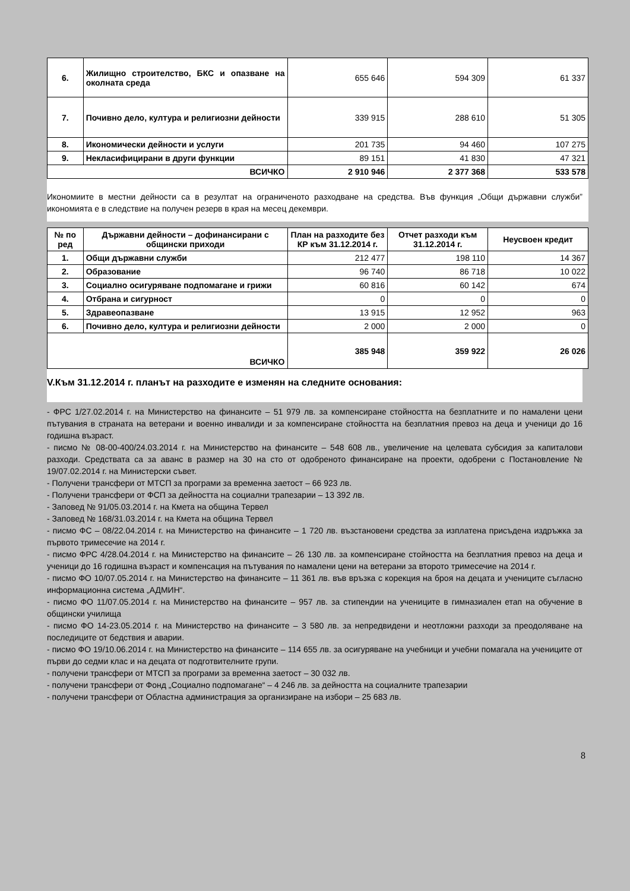| 6. | Жилищно строителство, БКС и опазване на околната среда | 655 646 | 594 309 | 61 337 |
| 7. | Почивно дело, култура и религиозни дейности | 339 915 | 288 610 | 51 305 |
| 8. | Икономически дейности и услуги | 201 735 | 94 460 | 107 275 |
| 9. | Некласифицирани в други функции | 89 151 | 41 830 | 47 321 |
| ВСИЧКО | | 2 910 946 | 2 377 368 | 533 578 |
Икономиите в местни дейности са в резултат на ограниченото разходване на средства. Във функция „Общи държавни служби” икономията е в следствие на получен резерв в края на месец декември.
| № по ред | Държавни дейности – дофинансирани с общински приходи | План на разходите без КР към 31.12.2014 г. | Отчет разходи към 31.12.2014 г. | Неусвоен кредит |
| --- | --- | --- | --- | --- |
| 1. | Общи държавни служби | 212 477 | 198 110 | 14 367 |
| 2. | Образование | 96 740 | 86 718 | 10 022 |
| 3. | Социално осигуряване подпомагане и грижи | 60 816 | 60 142 | 674 |
| 4. | Отбрана и сигурност | 0 | 0 | 0 |
| 5. | Здравеопазване | 13 915 | 12 952 | 963 |
| 6. | Почивно дело, култура и религиозни дейности | 2 000 | 2 000 | 0 |
| ВСИЧКО | | 385 948 | 359 922 | 26 026 |
V.Към 31.12.2014 г. планът на разходите е изменян на следните основания:
- ФРС 1/27.02.2014 г. на Министерство на финансите – 51 979 лв. за компенсиране стойността на безплатните и по намалени цени пътувания в страната на ветерани и военно инвалиди и за компенсиране стойността на безплатния превоз на деца и ученици до 16 годишна възраст.
- писмо № 08-00-400/24.03.2014 г. на Министерство на финансите – 548 608 лв., увеличение на целевата субсидия за капиталови разходи. Средствата са за аванс в размер на 30 на сто от одобреното финансиране на проекти, одобрени с Постановление № 19/07.02.2014 г. на Министерски съвет.
- Получени трансфери от МТСП за програми за временна заетост – 66 923 лв.
- Получени трансфери от ФСП за дейността на социални трапезарии – 13 392 лв.
- Заповед № 91/05.03.2014 г. на Кмета на община Тервел
- Заповед № 168/31.03.2014 г. на Кмета на община Тервел
- писмо ФС – 08/22.04.2014 г. на Министерство на финансите – 1 720 лв. възстановени средства за изплатена присъдена издръжка за първото тримесечие на 2014 г.
- писмо ФРС 4/28.04.2014 г. на Министерство на финансите – 26 130 лв. за компенсиране стойността на безплатния превоз на деца и ученици до 16 годишна възраст и компенсация на пътувания по намалени цени на ветерани за второто тримесечие на 2014 г.
- писмо ФО 10/07.05.2014 г. на Министерство на финансите – 11 361 лв. във връзка с корекция на броя на децата и учениците съгласно информационна система „АДМИН“.
- писмо ФО 11/07.05.2014 г. на Министерство на финансите – 957 лв. за стипендии на учениците в гимназиален етап на обучение в общински училища
- писмо ФО 14-23.05.2014 г. на Министерство на финансите – 3 580 лв. за непредвидени и неотложни разходи за преодоляване на последиците от бедствия и аварии.
- писмо ФО 19/10.06.2014 г. на Министерство на финансите – 114 655 лв. за осигуряване на учебници и учебни помагала на учениците от първи до седми клас и на децата от подготвителните групи.
- получени трансфери от МТСП за програми за временна заетост – 30 032 лв.
- получени трансфери от Фонд „Социално подпомагане“ – 4 246 лв. за дейността на социалните трапезарии
- получени трансфери от Областна администрация за организиране на избори – 25 683 лв.
8